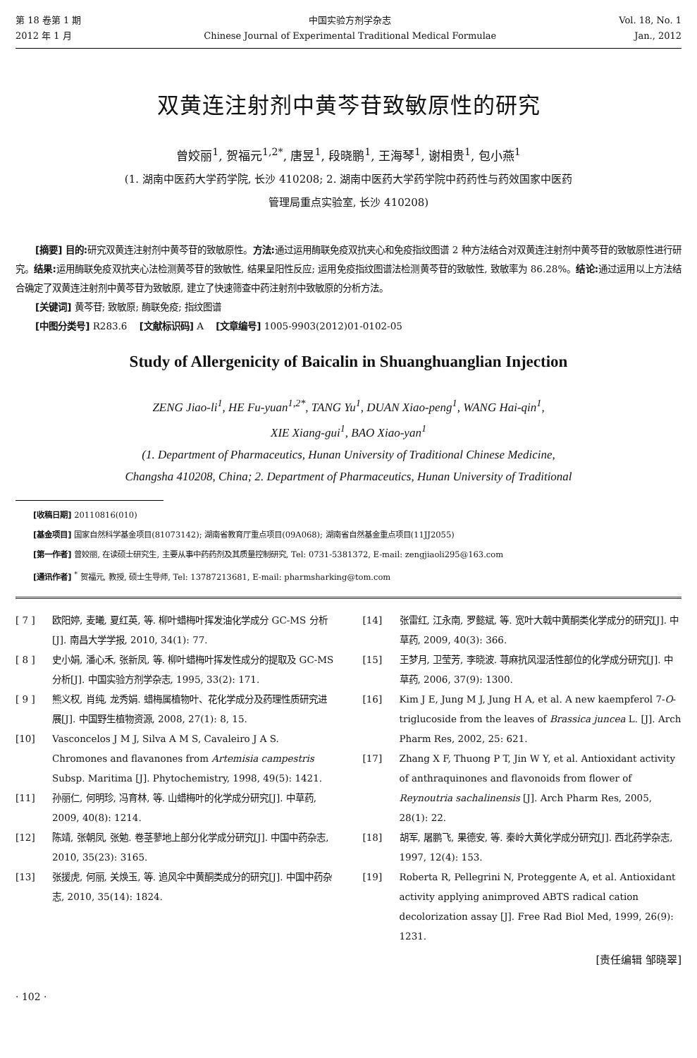第 18 卷第 1 期
2012 年 1 月
中国实验方剂学杂志
Chinese Journal of Experimental Traditional Medical Formulae
Vol. 18, No. 1
Jan., 2012
双黄连注射剂中黄芩苷致敏原性的研究
曾姣丽<sup>1</sup>, 贺福元<sup>1,2*</sup>, 唐昱<sup>1</sup>, 段晓鹏<sup>1</sup>, 王海琴<sup>1</sup>, 谢相贵<sup>1</sup>, 包小燕<sup>1</sup>
(1. 湖南中医药大学药学院, 长沙 410208; 2. 湖南中医药大学药学院中药药性与药效国家中医药
管理局重点实验室, 长沙 410208)
[摘要] 目的: 研究双黄连注射剂中黄芩苷的致敏原性。方法: 通过运用酶联免疫双抗夹心和免疫指纹图谱 2 种方法结合对双黄连注射剂中黄芩苷的致敏原性进行研究。结果: 运用酶联免疫双抗夹心法检测黄芩苷的致敏性, 结果呈阳性反应; 运用免疫指纹图谱法检测黄芩苷的致敏性, 致敏率为 86.28%。结论: 通过运用以上方法结合确定了双黄连注射剂中黄芩苷为致敏原, 建立了快速筛查中药注射剂中致敏原的分析方法。
[关键词] 黄芩苷; 致敏原; 酶联免疫; 指纹图谱
[中图分类号] R283.6 [文献标识码] A [文章编号] 1005-9903(2012)01-0102-05
Study of Allergenicity of Baicalin in Shuanghuanglian Injection
ZENG Jiao-li<sup>1</sup>, HE Fu-yuan<sup>1,2*</sup>, TANG Yu<sup>1</sup>, DUAN Xiao-peng<sup>1</sup>, WANG Hai-qin<sup>1</sup>,
XIE Xiang-gui<sup>1</sup>, BAO Xiao-yan<sup>1</sup>
(1. Department of Pharmaceutics, Hunan University of Traditional Chinese Medicine,
Changsha 410208, China; 2. Department of Pharmaceutics, Hunan University of Traditional
[收稿日期] 20110816(010)
[基金项目] 国家自然科学基金项目(81073142); 湖南省教育厅重点项目(09A068); 湖南省自然基金重点项目(11JJ2055)
[第一作者] 曾姣丽, 在读硕士研究生, 主要从事中药药剂及其质量控制研究, Tel: 0731-5381372, E-mail: zengjiaoli295@163.com
[通讯作者] <sup>*</sup> 贺福元, 教授, 硕士生导师, Tel: 13787213681, E-mail: pharmsharking@tom.com
[ 7 ] 欧阳婷, 麦曦, 夏红英, 等. 柳叶蜡梅叶挥发油化学成分 GC-MS 分析[J]. 南昌大学学报, 2010, 34(1): 77.
[ 8 ] 史小娟, 潘心禾, 张新凤, 等. 柳叶蜡梅叶挥发性成分的提取及 GC-MS 分析[J]. 中国实验方剂学杂志, 1995, 33(2): 171.
[ 9 ] 熊义权, 肖纯, 龙秀娟. 蜡梅属植物叶、花化学成分及药理性质研究进展[J]. 中国野生植物资源, 2008, 27(1): 8, 15.
[10] Vasconcelos J M J, Silva A M S, Cavaleiro J A S. Chromones and flavanones from Artemisia campestris Subsp. Maritima [J]. Phytochemistry, 1998, 49(5): 1421.
[11] 孙丽仁, 何明珍, 冯育林, 等. 山蜡梅叶的化学成分研究[J]. 中草药, 2009, 40(8): 1214.
[12] 陈靖, 张朝凤, 张勉. 卷茎蓼地上部分化学成分研究[J]. 中国中药杂志, 2010, 35(23): 3165.
[13] 张援虎, 何丽, 关焕玉, 等. 追风伞中黄酮类成分的研究[J]. 中国中药杂志, 2010, 35(14): 1824.
[14] 张雷红, 江永南, 罗懿斌, 等. 宽叶大戟中黄酮类化学成分的研究[J]. 中草药, 2009, 40(3): 366.
[15] 王梦月, 卫莹芳, 李晓波. 荨麻抗风湿活性部位的化学成分研究[J]. 中草药, 2006, 37(9): 1300.
[16] Kim J E, Jung M J, Jung H A, et al. A new kaempferol 7-O-triglucoside from the leaves of Brassica juncea L. [J]. Arch Pharm Res, 2002, 25: 621.
[17] Zhang X F, Thuong P T, Jin W Y, et al. Antioxidant activity of anthraquinones and flavonoids from flower of Reynoutria sachalinensis [J]. Arch Pharm Res, 2005, 28(1): 22.
[18] 胡军, 屠鹏飞, 果德安, 等. 秦岭大黄化学成分研究[J]. 西北药学杂志, 1997, 12(4): 153.
[19] Roberta R, Pellegrini N, Proteggente A, et al. Antioxidant activity applying animproved ABTS radical cation decolorization assay [J]. Free Rad Biol Med, 1999, 26(9): 1231.
[责任编辑 邹晓翠]
· 102 ·